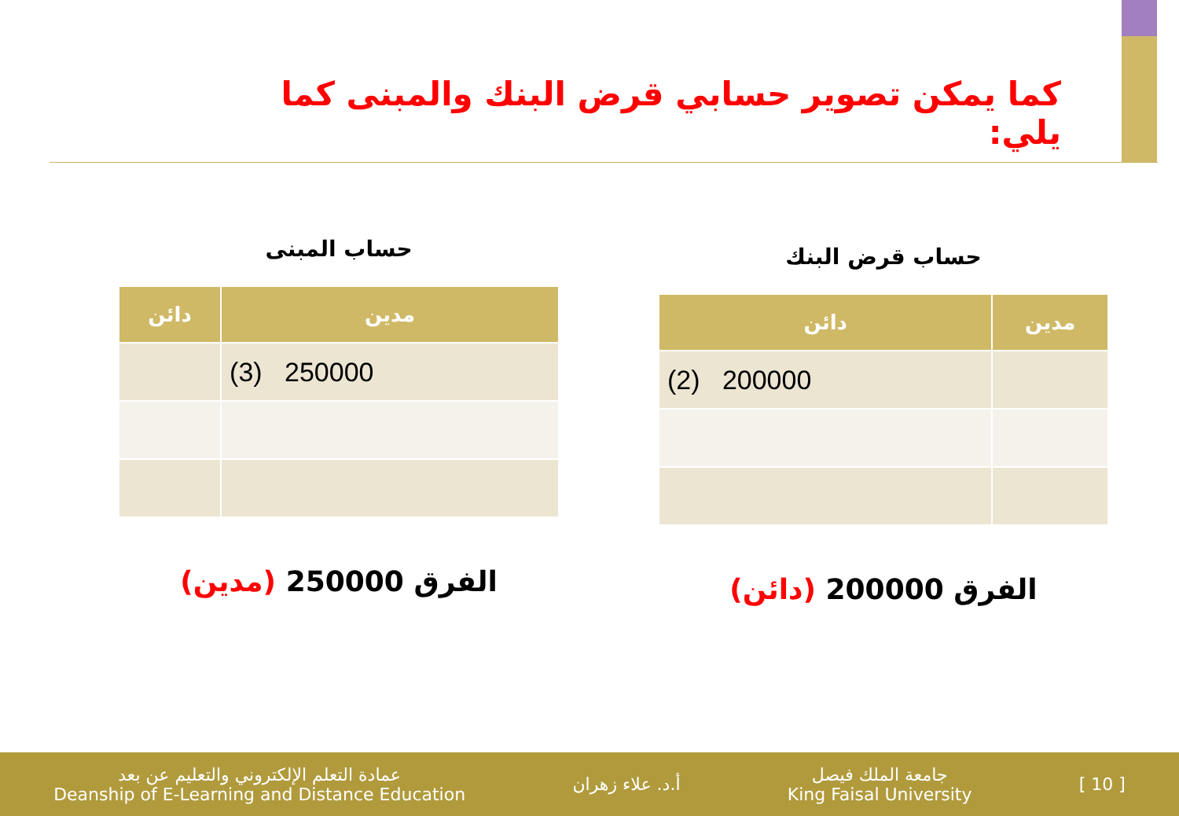كما يمكن تصوير حسابي قرض البنك والمبنى كما يلي:
حساب قرض البنك
| مدين | دائن |
| --- | --- |
| | (2) 200000 |
الفرق 200000 (دائن)
حساب المبنى
| مدين | دائن |
| --- | --- |
| (3) 250000 | |
الفرق 250000 (مدين)
عمادة التعلم الإلكتروني والتعليم عن بعد
Deanship of E-Learning and Distance Education
أ.د. علاء زهران
جامعة الملك فيصل
King Faisal University
[ 10 ]